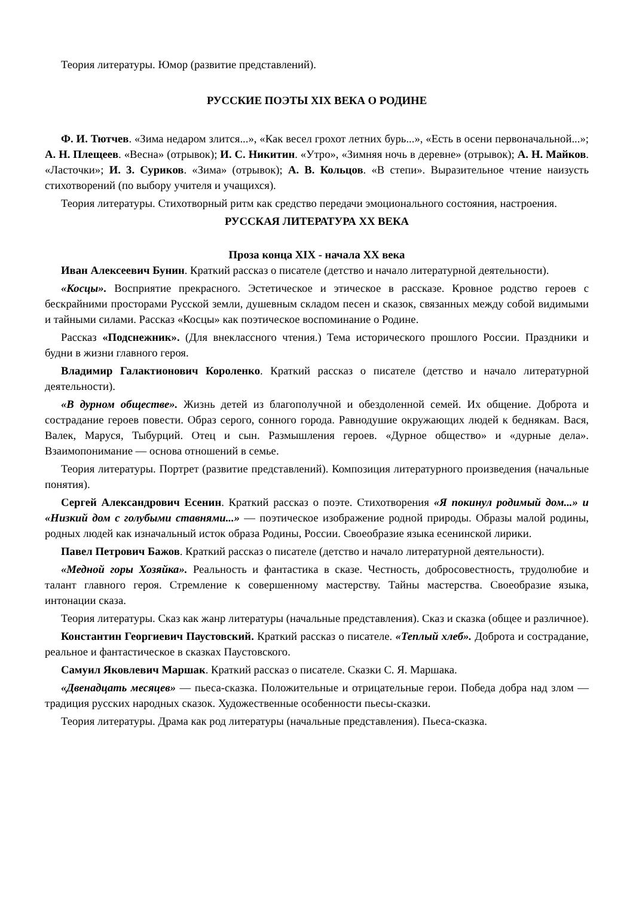Теория литературы. Юмор (развитие представлений).
РУССКИЕ ПОЭТЫ XIX ВЕКА О РОДИНЕ
Ф. И. Тютчев. «Зима недаром злится...», «Как весел грохот летних бурь...», «Есть в осени первоначальной...»; А. Н. Плещеев. «Весна» (отрывок); И. С. Никитин. «Утро», «Зимняя ночь в деревне» (отрывок); А. Н. Майков. «Ласточки»; И. 3. Суриков. «Зима» (отрывок); А. В. Кольцов. «В степи». Выразительное чтение наизусть стихотворений (по выбору учителя и учащихся).
Теория литературы. Стихотворный ритм как средство передачи эмоционального состояния, настроения.
РУССКАЯ ЛИТЕРАТУРА XX ВЕКА
Проза конца XIX - начала XX века
Иван Алексеевич Бунин. Краткий рассказ о писателе (детство и начало литературной деятельности).
«Косцы». Восприятие прекрасного. Эстетическое и этическое в рассказе. Кровное родство героев с бескрайними просторами Русской земли, душевным складом песен и сказок, связанных между собой видимыми и тайными силами. Рассказ «Косцы» как поэтическое воспоминание о Родине.
Рассказ «Подснежник». (Для внеклассного чтения.) Тема исторического прошлого России. Праздники и будни в жизни главного героя.
Владимир Галактионович Короленко. Краткий рассказ о писателе (детство и начало литературной деятельности).
«В дурном обществе». Жизнь детей из благополучной и обездоленной семей. Их общение. Доброта и сострадание героев повести. Образ серого, сонного города. Равнодушие окружающих людей к беднякам. Вася, Валек, Маруся, Тыбурций. Отец и сын. Размышления героев. «Дурное общество» и «дурные дела». Взаимопонимание — основа отношений в семье.
Теория литературы. Портрет (развитие представлений). Композиция литературного произведения (начальные понятия).
Сергей Александрович Есенин. Краткий рассказ о поэте. Стихотворения «Я покинул родимый дом...» и «Низкий дом с голубыми ставнями...» — поэтическое изображение родной природы. Образы малой родины, родных людей как изначальный исток образа Родины, России. Своеобразие языка есенинской лирики.
Павел Петрович Бажов. Краткий рассказ о писателе (детство и начало литературной деятельности).
«Медной горы Хозяйка». Реальность и фантастика в сказе. Честность, добросовестность, трудолюбие и талант главного героя. Стремление к совершенному мастерству. Тайны мастерства. Своеобразие языка, интонации сказа.
Теория литературы. Сказ как жанр литературы (начальные представления). Сказ и сказка (общее и различное).
Константин Георгиевич Паустовский. Краткий рассказ о писателе. «Теплый хлеб». Доброта и сострадание, реальное и фантастическое в сказках Паустовского.
Самуил Яковлевич Маршак. Краткий рассказ о писателе. Сказки С. Я. Маршака.
«Двенадцать месяцев» — пьеса-сказка. Положительные и отрицательные герои. Победа добра над злом — традиция русских народных сказок. Художественные особенности пьесы-сказки.
Теория литературы. Драма как род литературы (начальные представления). Пьеса-сказка.